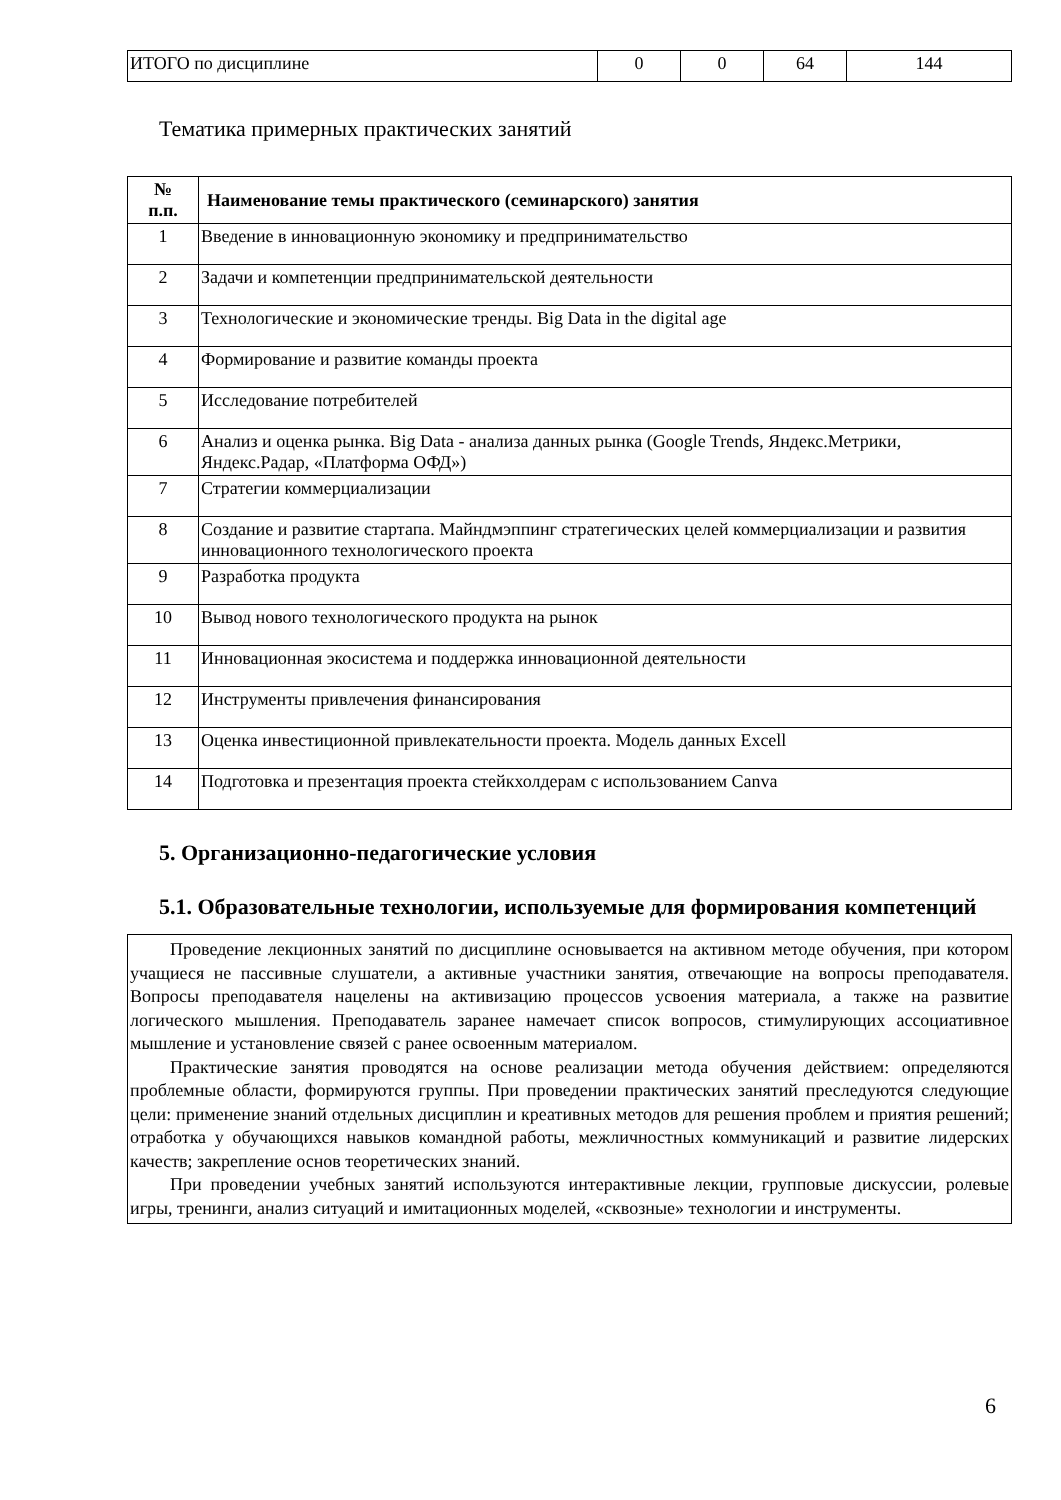| ИТОГО по дисциплине | 0 | 0 | 64 | 144 |
Тематика примерных практических занятий
| № п.п. | Наименование темы практического (семинарского) занятия |
| --- | --- |
| 1 | Введение в инновационную экономику и предпринимательство |
| 2 | Задачи и компетенции предпринимательской деятельности |
| 3 | Технологические и экономические тренды. Big Data in the digital age |
| 4 | Формирование и развитие команды проекта |
| 5 | Исследование потребителей |
| 6 | Анализ и оценка рынка. Big Data - анализа данных рынка (Google Trends, Яндекс.Метрики, Яндекс.Радар, «Платформа ОФД») |
| 7 | Стратегии коммерциализации |
| 8 | Создание и развитие стартапа. Майндмэппинг стратегических целей коммерциализации и развития инновационного технологического проекта |
| 9 | Разработка продукта |
| 10 | Вывод нового технологического продукта на рынок |
| 11 | Инновационная экосистема и поддержка инновационной деятельности |
| 12 | Инструменты привлечения финансирования |
| 13 | Оценка инвестиционной привлекательности проекта. Модель данных Excell |
| 14 | Подготовка и презентация проекта стейкхолдерам с использованием Canva |
5. Организационно-педагогические условия
5.1. Образовательные технологии, используемые для формирования компетенций
Проведение лекционных занятий по дисциплине основывается на активном методе обучения, при котором учащиеся не пассивные слушатели, а активные участники занятия, отвечающие на вопросы преподавателя. Вопросы преподавателя нацелены на активизацию процессов усвоения материала, а также на развитие логического мышления. Преподаватель заранее намечает список вопросов, стимулирующих ассоциативное мышление и установление связей с ранее освоенным материалом.
Практические занятия проводятся на основе реализации метода обучения действием: определяются проблемные области, формируются группы. При проведении практических занятий преследуются следующие цели: применение знаний отдельных дисциплин и креативных методов для решения проблем и приятия решений; отработка у обучающихся навыков командной работы, межличностных коммуникаций и развитие лидерских качеств; закрепление основ теоретических знаний.
При проведении учебных занятий используются интерактивные лекции, групповые дискуссии, ролевые игры, тренинги, анализ ситуаций и имитационных моделей, «сквозные» технологии и инструменты.
6